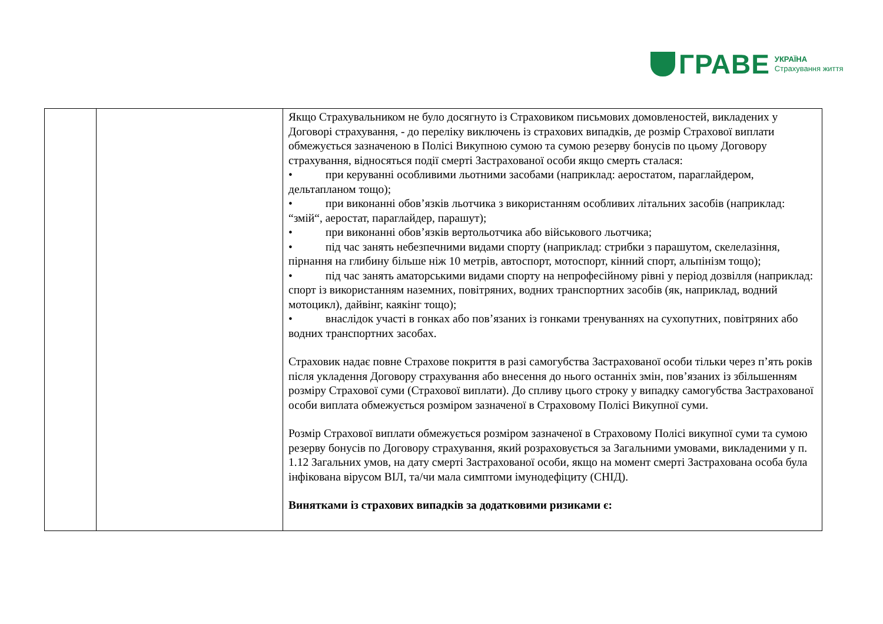ГРАВЕ УКРАЇНА
Страхування життя
| | | Якщо Страхувальником не було досягнуто із Страховиком письмових домовленостей, викладених у Договорі страхування, - до переліку виключень із страхових випадків, де розмір Страхової виплати обмежується зазначеною в Полісі Викупною сумою та сумою резерву бонусів по цьому Договору страхування, відносяться події смерті Застрахованої особи якщо смерть сталася: • при керуванні особливими льотними засобами (наприклад: аеростатом, параглайдером, дельтапланом тощо); • при виконанні обов’язків льотчика з використанням особливих літальних засобів (наприклад: “змій“, аеростат, параглайдер, парашут); • при виконанні обов’язків вертольотчика або військового льотчика; • під час занять небезпечними видами спорту (наприклад: стрибки з парашутом, скелелазіння, пірнання на глибину більше ніж 10 метрів, автоспорт, мотоспорт, кінний спорт, альпінізм тощо); • під час занять аматорськими видами спорту на непрофесійному рівні у період дозвілля (наприклад: спорт із використанням наземних, повітряних, водних транспортних засобів (як, наприклад, водний мотоцикл), дайвінг, каякінг тощо); • внаслідок участі в гонках або пов’язаних із гонками тренуваннях на сухопутних, повітряних або водних транспортних засобах. Страховик надає повне Страхове покриття в разі самогубства Застрахованої особи тільки через п’ять років після укладення Договору страхування або внесення до нього останніх змін, пов’язаних із збільшенням розміру Страхової суми (Страхової виплати). До спливу цього строку у випадку самогубства Застрахованої особи виплата обмежується розміром зазначеної в Страховому Полісі Викупної суми. Розмір Страхової виплати обмежується розміром зазначеної в Страховому Полісі викупної суми та сумою резерву бонусів по Договору страхування, який розраховується за Загальними умовами, викладеними у п. 1.12 Загальних умов, на дату смерті Застрахованої особи, якщо на момент смерті Застрахована особа була інфікована вірусом ВІЛ, та/чи мала симптоми імунодефіциту (СНІД). Винятками із страхових випадків за додатковими ризиками є: |